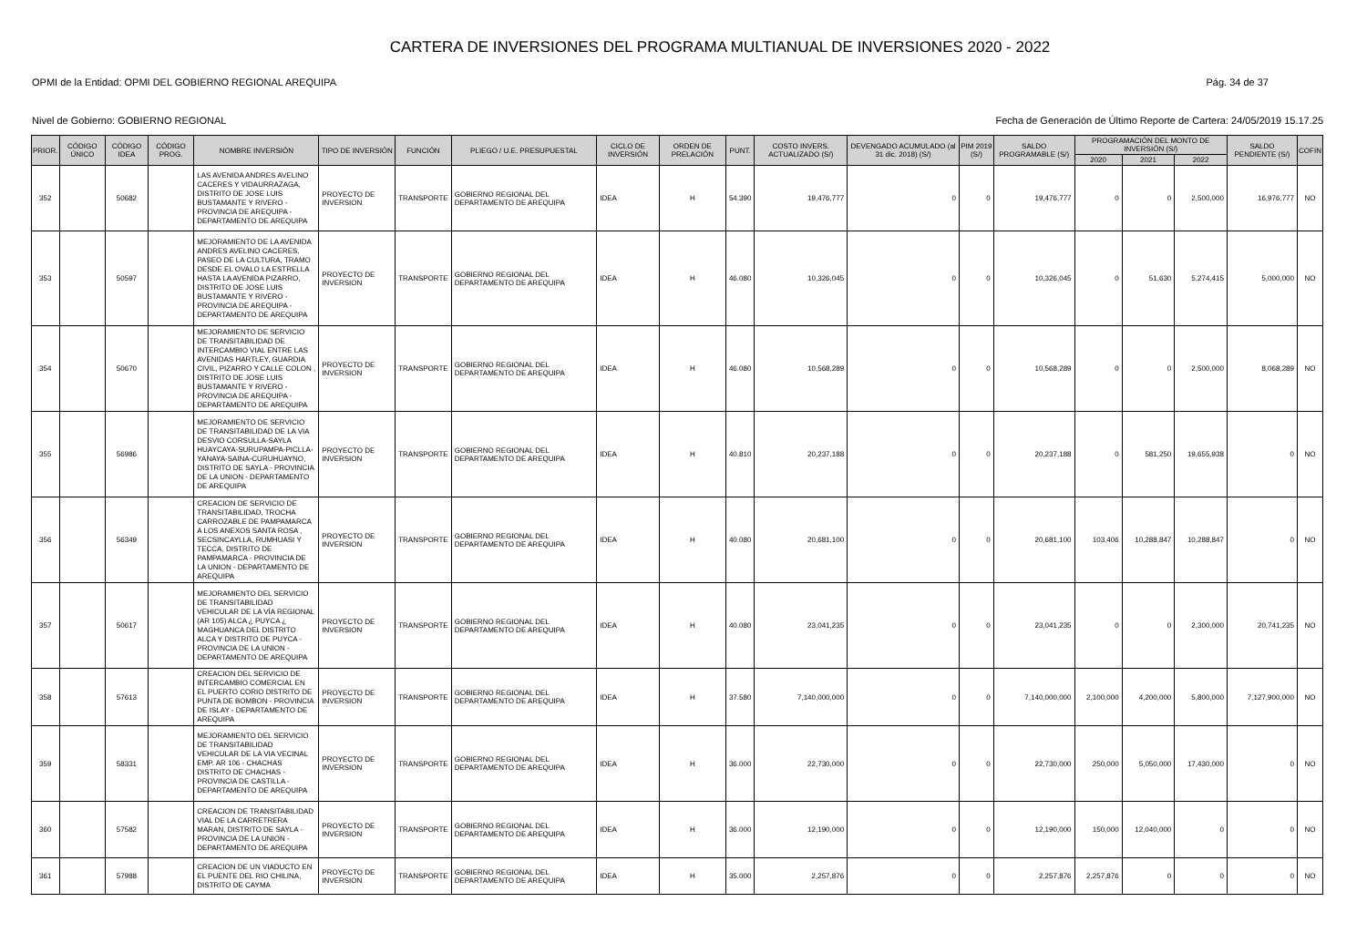CARTERA DE INVERSIONES DEL PROGRAMA MULTIANUAL DE INVERSIONES 2020 - 2022
OPMI de la Entidad: OPMI DEL GOBIERNO REGIONAL AREQUIPA Pág. 34 de 37
Nivel de Gobierno: GOBIERNO REGIONAL Fecha de Generación de Último Reporte de Cartera: 24/05/2019 15.17.25
| PRIOR. | CÓDIGO ÚNICO | CÓDIGO IDEA | CÓDIGO PROG. | NOMBRE INVERSIÓN | TIPO DE INVERSIÓN | FUNCIÓN | PLIEGO / U.E. PRESUPUESTAL | CICLO DE INVERSIÓN | ORDEN DE PRELACIÓN | PUNT. | COSTO INVERS. ACTUALIZADO (S/) | DEVENGADO ACUMULADO (al 31 dic. 2018) (S/) | PIM 2019 (S/) | SALDO PROGRAMABLE (S/) | PROGRAMACIÓN DEL MONTO DE INVERSIÓN (S/) | | | SALDO PENDIENTE (S/) | COFIN |
| --- | --- | --- | --- | --- | --- | --- | --- | --- | --- | --- | --- | --- | --- | --- | --- | --- | --- | --- | --- |
| | | | | | | | | | | | | | | | 2020 | 2021 | 2022 | | |
| 352 | | 50682 | | LAS AVENIDA ANDRES AVELINO CACERES Y VIDAURRAZAGA, DISTRITO DE JOSE LUIS BUSTAMANTE Y RIVERO - PROVINCIA DE AREQUIPA - DEPARTAMENTO DE AREQUIPA | PROYECTO DE INVERSION | TRANSPORTE | GOBIERNO REGIONAL DEL DEPARTAMENTO DE AREQUIPA | IDEA | H | 54.390 | 19,476,777 | 0 | 0 | 19,476,777 | 0 | 0 | 2,500,000 | 16,976,777 | NO |
| 353 | | 50597 | | MEJORAMIENTO DE LA AVENIDA ANDRES AVELINO CACERES, PASEO DE LA CULTURA, TRAMO DESDE EL OVALO LA ESTRELLA HASTA LA AVENIDA PIZARRO, DISTRITO DE JOSE LUIS BUSTAMANTE Y RIVERO - PROVINCIA DE AREQUIPA - DEPARTAMENTO DE AREQUIPA | PROYECTO DE INVERSION | TRANSPORTE | GOBIERNO REGIONAL DEL DEPARTAMENTO DE AREQUIPA | IDEA | H | 46.080 | 10,326,045 | 0 | 0 | 10,326,045 | 0 | 51,630 | 5,274,415 | 5,000,000 | NO |
| 354 | | 50670 | | MEJORAMIENTO DE SERVICIO DE TRANSITABILIDAD DE INTERCAMBIO VIAL ENTRE LAS AVENIDAS HARTLEY, GUARDIA CIVIL, PIZARRO Y CALLE COLON , DISTRITO DE JOSE LUIS BUSTAMANTE Y RIVERO - PROVINCIA DE AREQUIPA - DEPARTAMENTO DE AREQUIPA | PROYECTO DE INVERSION | TRANSPORTE | GOBIERNO REGIONAL DEL DEPARTAMENTO DE AREQUIPA | IDEA | H | 46.080 | 10,568,289 | 0 | 0 | 10,568,289 | 0 | 0 | 2,500,000 | 8,068,289 | NO |
| 355 | | 56986 | | MEJORAMIENTO DE SERVICIO DE TRANSITABILIDAD DE LA VIA DESVIO CORSULLA-SAYLA HUAYCAYA-SURUPAMPA-PICLLA-YANAYA-SAINA-CURUHUAYNO, DISTRITO DE SAYLA - PROVINCIA DE LA UNION - DEPARTAMENTO DE AREQUIPA | PROYECTO DE INVERSION | TRANSPORTE | GOBIERNO REGIONAL DEL DEPARTAMENTO DE AREQUIPA | IDEA | H | 40.810 | 20,237,188 | 0 | 0 | 20,237,188 | 0 | 581,250 | 19,655,938 | 0 | NO |
| 356 | | 56349 | | CREACION DE SERVICIO DE TRANSITABILIDAD, TROCHA CARROZABLE DE PAMPAMARCA A LOS ANEXOS SANTA ROSA , SECSINCAYLLA, RUMHUASI Y TECCA, DISTRITO DE PAMPAMARCA - PROVINCIA DE LA UNION - DEPARTAMENTO DE AREQUIPA | PROYECTO DE INVERSION | TRANSPORTE | GOBIERNO REGIONAL DEL DEPARTAMENTO DE AREQUIPA | IDEA | H | 40.080 | 20,681,100 | 0 | 0 | 20,681,100 | 103,406 | 10,288,847 | 10,288,847 | 0 | NO |
| 357 | | 50617 | | MEJORAMIENTO DEL SERVICIO DE TRANSITABILIDAD VEHICULAR DE LA VÍA REGIONAL (AR 105) ALCA ¿ PUYCA ¿ MAGHUANCA DEL DISTRITO ALCA Y DISTRITO DE PUYCA - PROVINCIA DE LA UNION - DEPARTAMENTO DE AREQUIPA | PROYECTO DE INVERSION | TRANSPORTE | GOBIERNO REGIONAL DEL DEPARTAMENTO DE AREQUIPA | IDEA | H | 40.080 | 23,041,235 | 0 | 0 | 23,041,235 | 0 | 0 | 2,300,000 | 20,741,235 | NO |
| 358 | | 57613 | | CREACION DEL SERVICIO DE INTERCAMBIO COMERCIAL EN EL PUERTO CORIO DISTRITO DE PUNTA DE BOMBON - PROVINCIA DE ISLAY - DEPARTAMENTO DE AREQUIPA | PROYECTO DE INVERSION | TRANSPORTE | GOBIERNO REGIONAL DEL DEPARTAMENTO DE AREQUIPA | IDEA | H | 37.580 | 7,140,000,000 | 0 | 0 | 7,140,000,000 | 2,100,000 | 4,200,000 | 5,800,000 | 7,127,900,000 | NO |
| 359 | | 58331 | | MEJORAMIENTO DEL SERVICIO DE TRANSITABILIDAD VEHICULAR DE LA VIA VECINAL EMP. AR 106 - CHACHAS DISTRITO DE CHACHAS - PROVINCIA DE CASTILLA - DEPARTAMENTO DE AREQUIPA | PROYECTO DE INVERSION | TRANSPORTE | GOBIERNO REGIONAL DEL DEPARTAMENTO DE AREQUIPA | IDEA | H | 36.000 | 22,730,000 | 0 | 0 | 22,730,000 | 250,000 | 5,050,000 | 17,430,000 | 0 | NO |
| 360 | | 57582 | | CREACION DE TRANSITABILIDAD VIAL DE LA CARRETRERA MARAN, DISTRITO DE SAYLA - PROVINCIA DE LA UNION - DEPARTAMENTO DE AREQUIPA | PROYECTO DE INVERSION | TRANSPORTE | GOBIERNO REGIONAL DEL DEPARTAMENTO DE AREQUIPA | IDEA | H | 36.000 | 12,190,000 | 0 | 0 | 12,190,000 | 150,000 | 12,040,000 | 0 | 0 | NO |
| 361 | | 57988 | | CREACION DE UN VIADUCTO EN EL PUENTE DEL RIO CHILINA, DISTRITO DE CAYMA | PROYECTO DE INVERSION | TRANSPORTE | GOBIERNO REGIONAL DEL DEPARTAMENTO DE AREQUIPA | IDEA | H | 35.000 | 2,257,876 | 0 | 0 | 2,257,876 | 2,257,876 | 0 | 0 | 0 | NO |